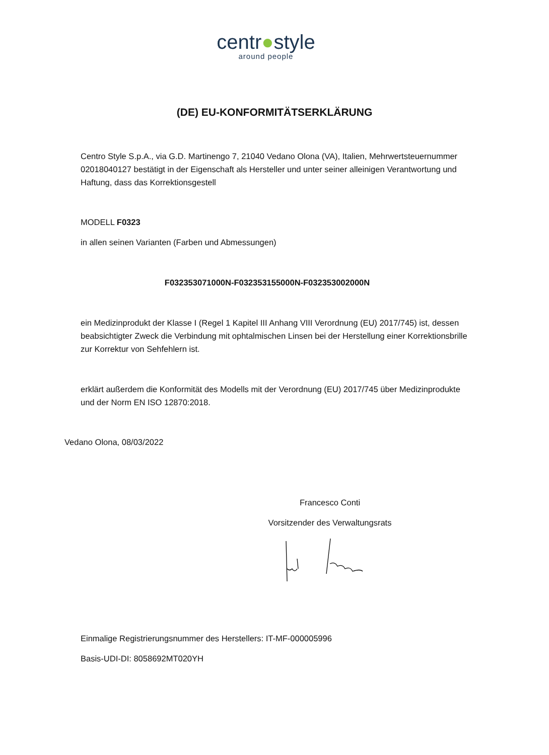centr●style
around people
(DE) EU-KONFORMITÄTSERKLÄRUNG
Centro Style S.p.A., via G.D. Martinengo 7, 21040 Vedano Olona (VA), Italien, Mehrwertsteuernummer 02018040127 bestätigt in der Eigenschaft als Hersteller und unter seiner alleinigen Verantwortung und Haftung, dass das Korrektionsgestell
MODELL F0323
in allen seinen Varianten (Farben und Abmessungen)
F032353071000N-F032353155000N-F032353002000N
ein Medizinprodukt der Klasse I (Regel 1 Kapitel III Anhang VIII Verordnung (EU) 2017/745) ist, dessen beabsichtigter Zweck die Verbindung mit ophtalmischen Linsen bei der Herstellung einer Korrektionsbrille zur Korrektur von Sehfehlern ist.
erklärt außerdem die Konformität des Modells mit der Verordnung (EU) 2017/745 über Medizinprodukte und der Norm EN ISO 12870:2018.
Vedano Olona, 08/03/2022
Francesco Conti
Vorsitzender des Verwaltungsrats
Einmalige Registrierungsnummer des Herstellers: IT-MF-000005996
Basis-UDI-DI: 8058692MT020YH